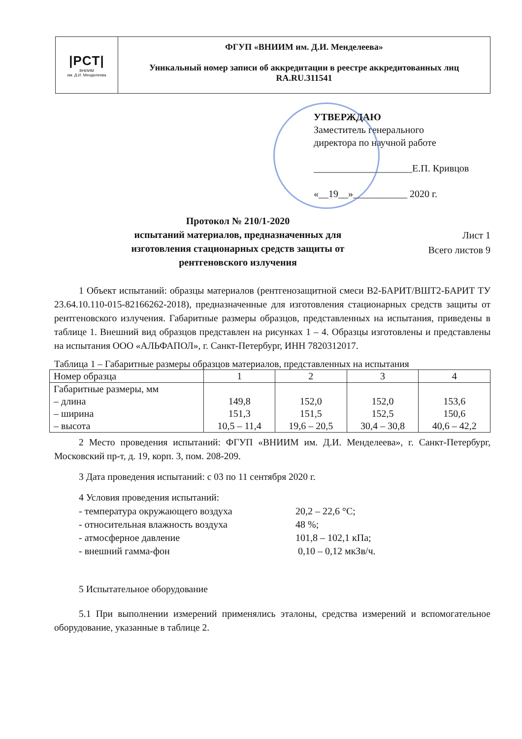|PCT|
ВНИИМ
им. Д.И. Менделеева
ФГУП «ВНИИМ им. Д.И. Менделеева»
Уникальный номер записи об аккредитации в реестре аккредитованных лиц
RA.RU.311541
УТВЕРЖДАЮ
Заместитель генерального
директора по научной работе
____________________Е.П. Кривцов
«__19__»___________ 2020 г.
Протокол № 210/1-2020
испытаний материалов, предназначенных для
изготовления стационарных средств защиты от
рентгеновского излучения
Лист 1
Всего листов 9
1 Объект испытаний: образцы материалов (рентгенозащитной смеси В2-БАРИТ/ВШТ2-БАРИТ ТУ 23.64.10.110-015-82166262-2018), предназначенные для изготовления стационарных средств защиты от рентгеновского излучения. Габаритные размеры образцов, представленных на испытания, приведены в таблице 1. Внешний вид образцов представлен на рисунках 1 – 4. Образцы изготовлены и представлены на испытания ООО «АЛЬФАПОЛ», г. Санкт-Петербург, ИНН 7820312017.
Таблица 1 – Габаритные размеры образцов материалов, представленных на испытания
| Номер образца | 1 | 2 | 3 | 4 |
| Габаритные размеры, мм – длина – ширина – высота | 149,8 151,3 10,5 – 11,4 | 152,0 151,5 19,6 – 20,5 | 152,0 152,5 30,4 – 30,8 | 153,6 150,6 40,6 – 42,2 |
2 Место проведения испытаний: ФГУП «ВНИИМ им. Д.И. Менделеева», г. Санкт-Петербург, Московский пр-т, д. 19, корп. 3, пом. 208-209.
3 Дата проведения испытаний: с 03 по 11 сентября 2020 г.
4 Условия проведения испытаний:
| - температура окружающего воздуха | 20,2 – 22,6 °С; |
| - относительная влажность воздуха | 48 %; |
| - атмосферное давление | 101,8 – 102,1 кПа; |
| - внешний гамма-фон | 0,10 – 0,12 мкЗв/ч. |
5 Испытательное оборудование
5.1 При выполнении измерений применялись эталоны, средства измерений и вспомогательное оборудование, указанные в таблице 2.